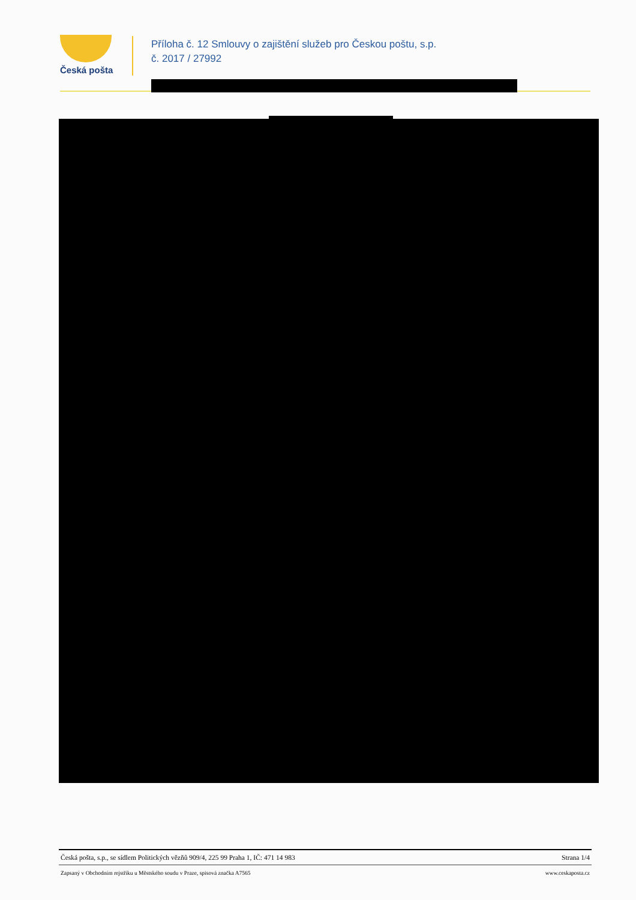Česká pošta
Příloha č. 12 Smlouvy o zajištění služeb pro Českou poštu, s.p.
č. 2017 / 27992
Česká pošta, s.p., se sídlem Politických vězňů 909/4, 225 99 Praha 1, IČ: 471 14 983 Strana 1/4
Zapsaný v Obchodním rejstříku u Městského soudu v Praze, spisová značka A7565 www.ceskaposta.cz